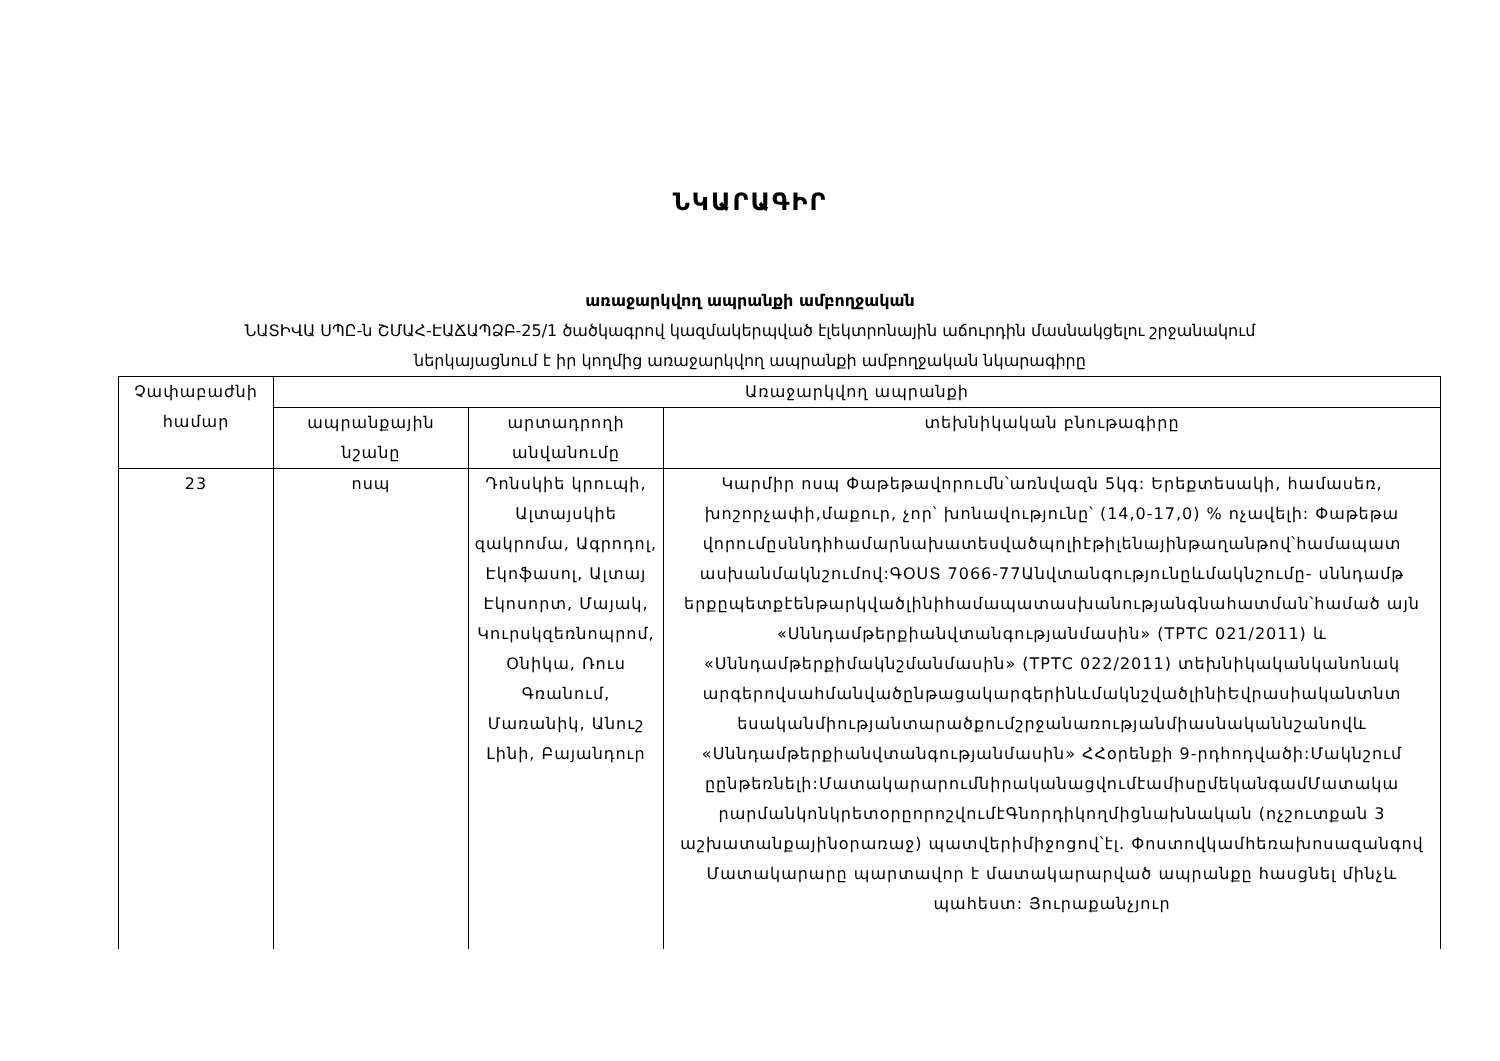ՆԿԱՐԱԳԻՐ
առաջարկվող ապրանքի ամբողջական
ՆԱՏԻՎԱ ՍՊԸ-ն ՇՄԱՀ-ԷԱՃԱՊՁԲ-25/1 ծածկագրով կազմակերպված էլեկտրոնային աճուրդին մասնակցելու շրջանակում
ներկայացնում է իր կողմից առաջարկվող ապրանքի ամբողջական նկարագիրը
| Չափաբաժնի համար | Առաջարկվող ապրանքի | | |
| --- | --- | --- | --- |
| | ապրանքային նշանը | արտադրողի անվանումը | տեխնիկական բնութագիրը |
| 23 | ոսպ | Դոնսկիե կրուպի, Ալտայսկիե զակրոմա, Ագրոդոլ, Էկոֆասոլ, Ալտայ Էկոսորտ, Մայակ, Կուրսկզեռնոպրոմ, Օնիկա, Ռուս Գռանում, Մառանիկ, Անուշ Լինի, Բայանդուր | Կարմիր ոսպ Փաթեթավորումն՝առնվազն 5կգ: Երեքտեսակի, համասեռ, խոշորչափի,մաքուր, չոր՝ խոնավությունը՝ (14,0-17,0) % ոչավելի: Փաթեթա վորումըսննդիհամարնախատեսվածպոլիէթիլենայինթաղանթով՝համապատ ասխանմակնշումով:ԳՕՍՏ 7066-77Անվտանգությունըևմակնշումը- սննդամթ երքըպետքէենթարկվածլինիհամապատասխանությանգնահատման՝համած այն «Սննդամթերքիանվտանգությանմասին» (ТРТС 021/2011) և «Սննդամթերքիմակնշմանմասին» (ТРТС 022/2011) տեխնիկականկանոնակ արգերովսահմանվածընթացակարգերինևմակնշվածլինիԵվրասիականտնտ եսականմիությանտարածքումշրջանառությանմիասնականնշանովև «Սննդամթերքիանվտանգությանմասին» ՀՀօրենքի 9-րդհոդվածի:Մակնշում ըընթեռնելի:ՄատակարարումնիրականացվումէամիսըմեկանգամՄատակա րարմանկոնկրետօրըորոշվումէԳնորդիկողմիցնախնական (ոչշուտքան 3 աշխատանքայինօրառաջ) պատվերիմիջոցով՝էլ. Փոստովկամհեռախոսազանգով Մատակարարը պարտավոր է մատակարարված ապրանքը հասցնել մինչև պահեստ: Յուրաքանչյուր |